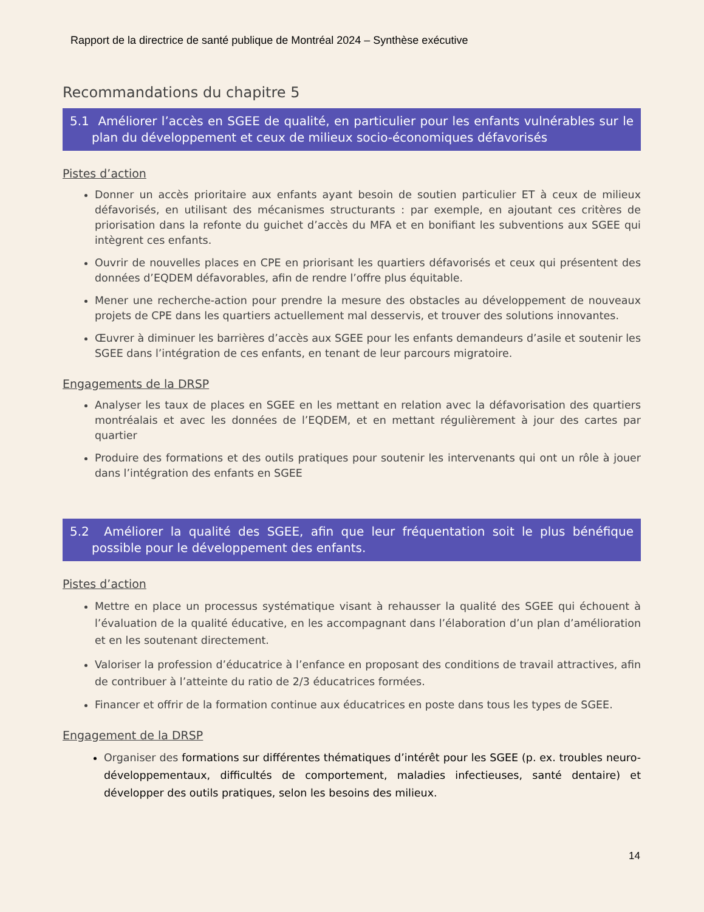Rapport de la directrice de santé publique de Montréal 2024 – Synthèse exécutive
Recommandations du chapitre 5
5.1 Améliorer l’accès en SGEE de qualité, en particulier pour les enfants vulnérables sur le plan du développement et ceux de milieux socio-économiques défavorisés
Pistes d’action
Donner un accès prioritaire aux enfants ayant besoin de soutien particulier ET à ceux de milieux défavorisés, en utilisant des mécanismes structurants : par exemple, en ajoutant ces critères de priorisation dans la refonte du guichet d’accès du MFA et en bonifiant les subventions aux SGEE qui intègrent ces enfants.
Ouvrir de nouvelles places en CPE en priorisant les quartiers défavorisés et ceux qui présentent des données d’EQDEM défavorables, afin de rendre l’offre plus équitable.
Mener une recherche-action pour prendre la mesure des obstacles au développement de nouveaux projets de CPE dans les quartiers actuellement mal desservis, et trouver des solutions innovantes.
Œuvrer à diminuer les barrières d’accès aux SGEE pour les enfants demandeurs d’asile et soutenir les SGEE dans l’intégration de ces enfants, en tenant de leur parcours migratoire.
Engagements de la DRSP
Analyser les taux de places en SGEE en les mettant en relation avec la défavorisation des quartiers montréalais et avec les données de l’EQDEM, et en mettant régulièrement à jour des cartes par quartier
Produire des formations et des outils pratiques pour soutenir les intervenants qui ont un rôle à jouer dans l’intégration des enfants en SGEE
5.2 Améliorer la qualité des SGEE, afin que leur fréquentation soit le plus bénéfique possible pour le développement des enfants.
Pistes d’action
Mettre en place un processus systématique visant à rehausser la qualité des SGEE qui échouent à l’évaluation de la qualité éducative, en les accompagnant dans l’élaboration d’un plan d’amélioration et en les soutenant directement.
Valoriser la profession d’éducatrice à l’enfance en proposant des conditions de travail attractives, afin de contribuer à l’atteinte du ratio de 2/3 éducatrices formées.
Financer et offrir de la formation continue aux éducatrices en poste dans tous les types de SGEE.
Engagement de la DRSP
Organiser des formations sur différentes thématiques d’intérêt pour les SGEE (p. ex. troubles neuro-développementaux, difficultés de comportement, maladies infectieuses, santé dentaire) et développer des outils pratiques, selon les besoins des milieux.
14